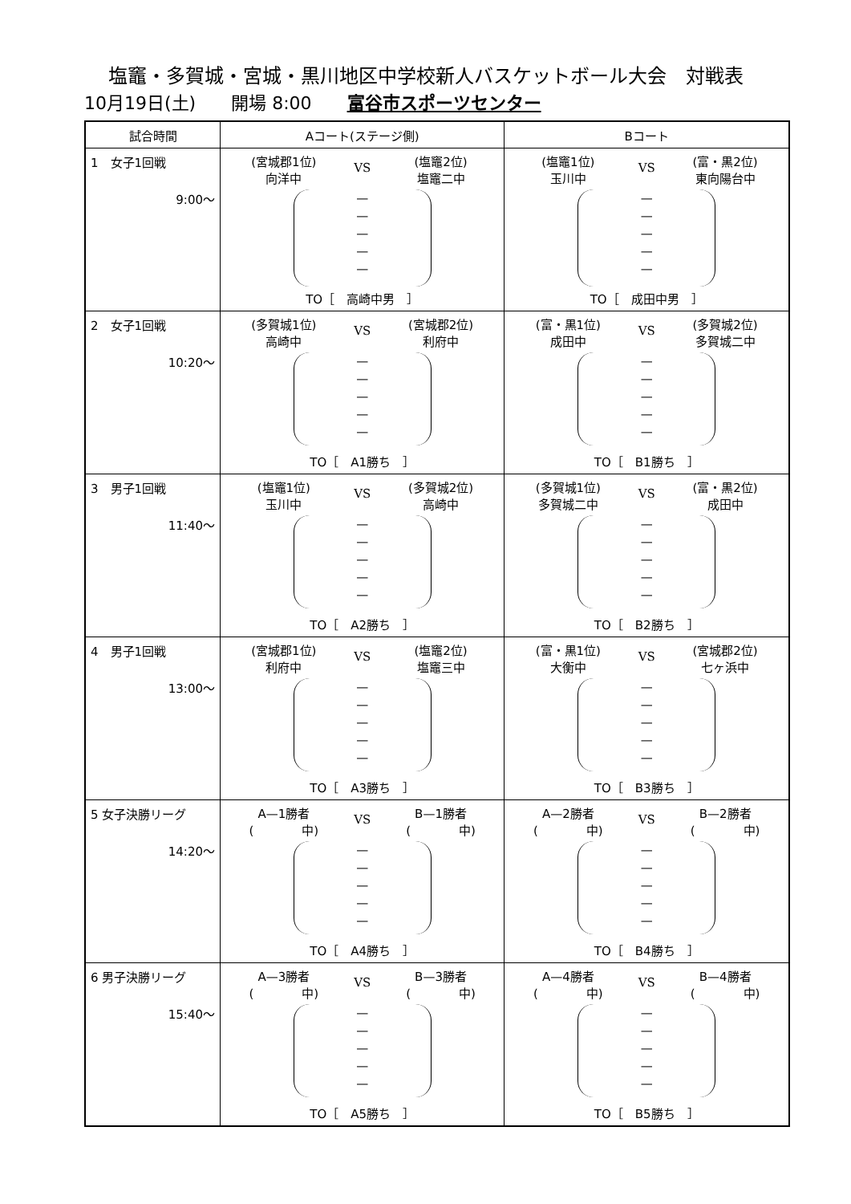塩竈・多賀城・宮城・黒川地区中学校新人バスケットボール大会　対戦表
10月19日(土)　　開場 8:00　　富谷市スポーツセンター
| 試合時間 | Aコート(ステージ側) | Bコート |
| --- | --- | --- |
| 1 女子1回戦 9:00～ | (宮城郡1位) 向洋中 VS (塩竈2位) 塩竈二中 — — — — — TO［ 高崎中男 ］ | (塩竈1位) 玉川中 VS (富・黒2位) 東向陽台中 — — — — — TO［ 成田中男 ］ |
| 2 女子1回戦 10:20～ | (多賀城1位) 高崎中 VS (宮城郡2位) 利府中 — — — — — TO［ A1勝ち ］ | (富・黒1位) 成田中 VS (多賀城2位) 多賀城二中 — — — — — TO［ B1勝ち ］ |
| 3 男子1回戦 11:40～ | (塩竈1位) 玉川中 VS (多賀城2位) 高崎中 — — — — — TO［ A2勝ち ］ | (多賀城1位) 多賀城二中 VS (富・黒2位) 成田中 — — — — — TO［ B2勝ち ］ |
| 4 男子1回戦 13:00～ | (宮城郡1位) 利府中 VS (塩竈2位) 塩竈三中 — — — — — TO［ A3勝ち ］ | (富・黒1位) 大衡中 VS (宮城郡2位) 七ヶ浜中 — — — — — TO［ B3勝ち ］ |
| 5 女子決勝リーグ 14:20～ | A—1勝者 ( 中) VS B—1勝者 ( 中) — — — — — TO［ A4勝ち ］ | A—2勝者 ( 中) VS B—2勝者 ( 中) — — — — — TO［ B4勝ち ］ |
| 6 男子決勝リーグ 15:40～ | A—3勝者 ( 中) VS B—3勝者 ( 中) — — — — — TO［ A5勝ち ］ | A—4勝者 ( 中) VS B—4勝者 ( 中) — — — — — TO［ B5勝ち ］ |